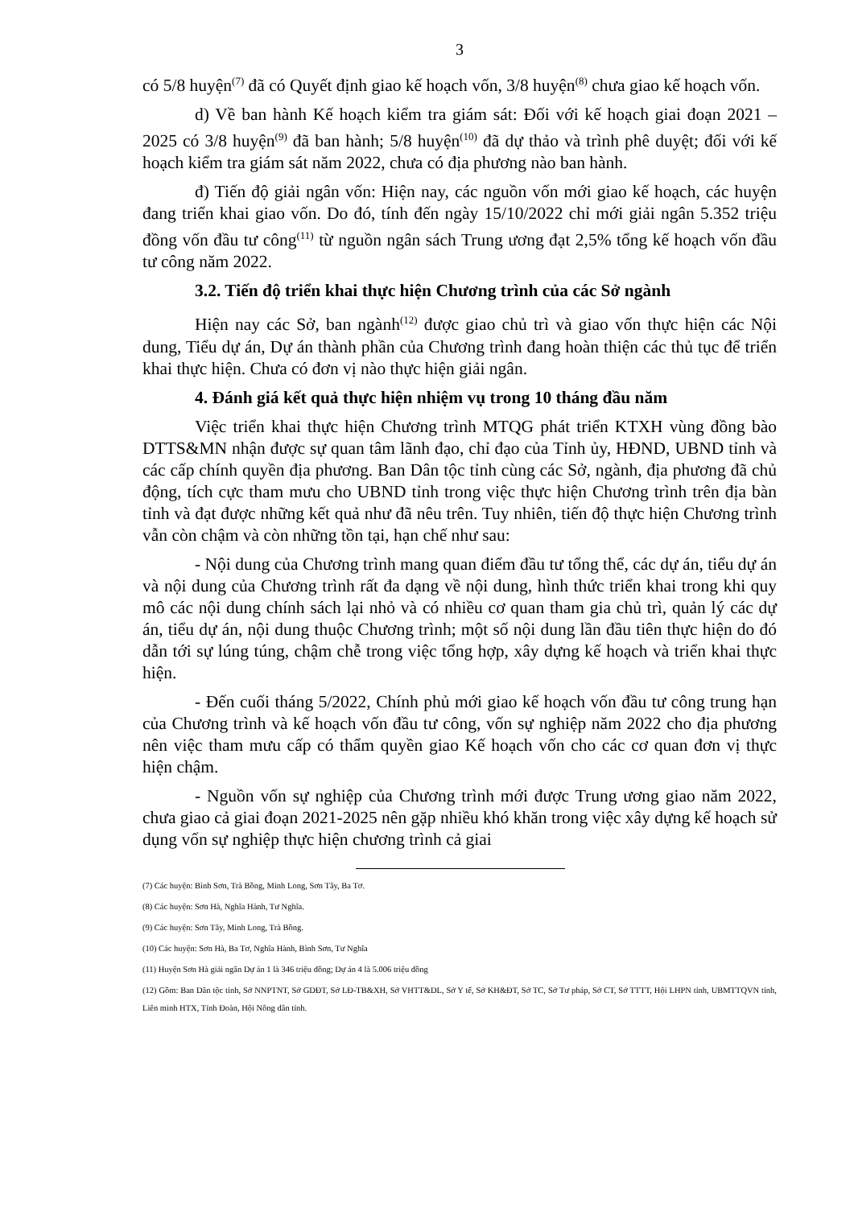3
có 5/8 huyện<sup>(7)</sup> đã có Quyết định giao kế hoạch vốn, 3/8 huyện<sup>(8)</sup> chưa giao kế hoạch vốn.
d) Về ban hành Kế hoạch kiểm tra giám sát: Đối với kế hoạch giai đoạn 2021 – 2025 có 3/8 huyện<sup>(9)</sup> đã ban hành; 5/8 huyện<sup>(10)</sup> đã dự thảo và trình phê duyệt; đối với kế hoạch kiểm tra giám sát năm 2022, chưa có địa phương nào ban hành.
đ) Tiến độ giải ngân vốn: Hiện nay, các nguồn vốn mới giao kế hoạch, các huyện đang triển khai giao vốn. Do đó, tính đến ngày 15/10/2022 chỉ mới giải ngân 5.352 triệu đồng vốn đầu tư công<sup>(11)</sup> từ nguồn ngân sách Trung ương đạt 2,5% tổng kế hoạch vốn đầu tư công năm 2022.
3.2. Tiến độ triển khai thực hiện Chương trình của các Sở ngành
Hiện nay các Sở, ban ngành<sup>(12)</sup> được giao chủ trì và giao vốn thực hiện các Nội dung, Tiểu dự án, Dự án thành phần của Chương trình đang hoàn thiện các thủ tục để triển khai thực hiện. Chưa có đơn vị nào thực hiện giải ngân.
4. Đánh giá kết quả thực hiện nhiệm vụ trong 10 tháng đầu năm
Việc triển khai thực hiện Chương trình MTQG phát triển KTXH vùng đồng bào DTTS&MN nhận được sự quan tâm lãnh đạo, chỉ đạo của Tỉnh ủy, HĐND, UBND tỉnh và các cấp chính quyền địa phương. Ban Dân tộc tỉnh cùng các Sở, ngành, địa phương đã chủ động, tích cực tham mưu cho UBND tỉnh trong việc thực hiện Chương trình trên địa bàn tỉnh và đạt được những kết quả như đã nêu trên. Tuy nhiên, tiến độ thực hiện Chương trình vẫn còn chậm và còn những tồn tại, hạn chế như sau:
- Nội dung của Chương trình mang quan điểm đầu tư tổng thể, các dự án, tiểu dự án và nội dung của Chương trình rất đa dạng về nội dung, hình thức triển khai trong khi quy mô các nội dung chính sách lại nhỏ và có nhiều cơ quan tham gia chủ trì, quản lý các dự án, tiểu dự án, nội dung thuộc Chương trình; một số nội dung lần đầu tiên thực hiện do đó dẫn tới sự lúng túng, chậm chễ trong việc tổng hợp, xây dựng kế hoạch và triển khai thực hiện.
- Đến cuối tháng 5/2022, Chính phủ mới giao kế hoạch vốn đầu tư công trung hạn của Chương trình và kế hoạch vốn đầu tư công, vốn sự nghiệp năm 2022 cho địa phương nên việc tham mưu cấp có thẩm quyền giao Kế hoạch vốn cho các cơ quan đơn vị thực hiện chậm.
- Nguồn vốn sự nghiệp của Chương trình mới được Trung ương giao năm 2022, chưa giao cả giai đoạn 2021-2025 nên gặp nhiều khó khăn trong việc xây dựng kế hoạch sử dụng vốn sự nghiệp thực hiện chương trình cả giai
(7) Các huyện: Bình Sơn, Trà Bồng, Minh Long, Sơn Tây, Ba Tơ.
(8) Các huyện: Sơn Hà, Nghĩa Hành, Tư Nghĩa.
(9) Các huyện: Sơn Tây, Minh Long, Trà Bồng.
(10) Các huyện: Sơn Hà, Ba Tơ, Nghĩa Hành, Bình Sơn, Tư Nghĩa
(11) Huyện Sơn Hà giải ngân Dự án 1 là 346 triệu đồng; Dự án 4 là 5.006 triệu đồng
(12) Gồm: Ban Dân tộc tỉnh, Sở NNPTNT, Sở GDĐT, Sở LĐ-TB&XH, Sở VHTT&DL, Sở Y tế, Sở KH&ĐT, Sở TC, Sở Tư pháp, Sở CT, Sở TTTT, Hội LHPN tỉnh, UBMTTQVN tỉnh, Liên minh HTX, Tỉnh Đoàn, Hội Nông dân tỉnh.